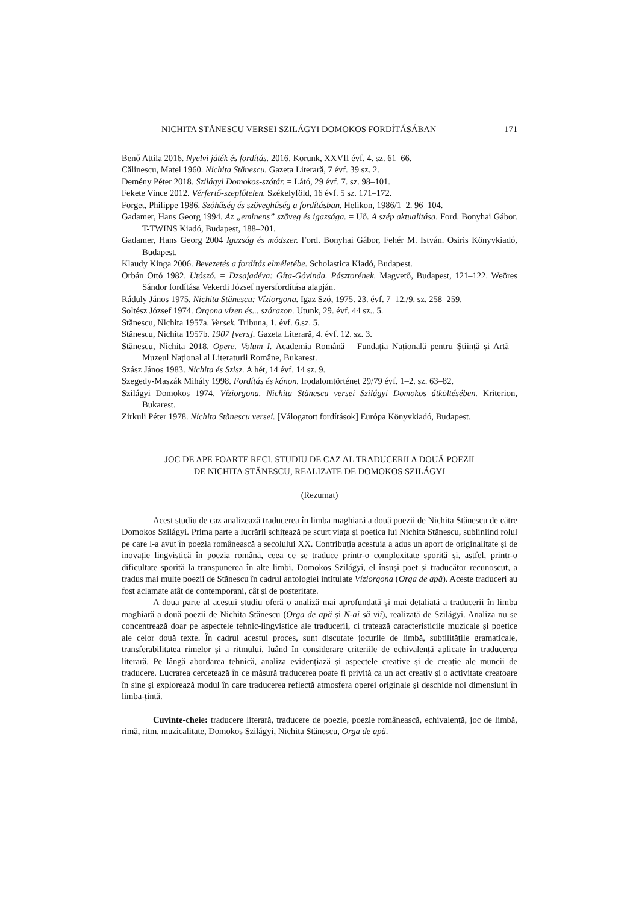NICHITA STĂNESCU VERSEI SZILÁGYI DOMOKOS FORDÍTÁSÁBAN 171
Benő Attila 2016. Nyelvi játék és fordítás. 2016. Korunk, XXVII évf. 4. sz. 61–66.
Călinescu, Matei 1960. Nichita Stănescu. Gazeta Literară, 7 évf. 39 sz. 2.
Demény Péter 2018. Szilágyi Domokos-szótár. = Látó, 29 évf. 7. sz. 98–101.
Fekete Vince 2012. Vérfertő-szeplőtelen. Székelyföld, 16 évf. 5 sz. 171–172.
Forget, Philippe 1986. Szóhűség és szöveghűség a fordításban. Helikon, 1986/1–2. 96–104.
Gadamer, Hans Georg 1994. Az „eminens” szöveg és igazsága. = Uő. A szép aktualitása. Ford. Bonyhai Gábor. T-TWINS Kiadó, Budapest, 188–201.
Gadamer, Hans Georg 2004 Igazság és módszer. Ford. Bonyhai Gábor, Fehér M. István. Osiris Könyvkiadó, Budapest.
Klaudy Kinga 2006. Bevezetés a fordítás elméletébe. Scholastica Kiadó, Budapest.
Orbán Ottó 1982. Utószó. = Dzsajadéva: Gíta-Góvinda. Pásztorének. Magvető, Budapest, 121–122. Weöres Sándor fordítása Vekerdi József nyersfordítása alapján.
Ráduly János 1975. Nichita Stănescu: Víziorgona. Igaz Szó, 1975. 23. évf. 7–12./9. sz. 258–259.
Soltész József 1974. Orgona vízen és... szárazon. Utunk, 29. évf. 44 sz.. 5.
Stănescu, Nichita 1957a. Versek. Tribuna, 1. évf. 6.sz. 5.
Stănescu, Nichita 1957b. 1907 [vers]. Gazeta Literară, 4. évf. 12. sz. 3.
Stănescu, Nichita 2018. Opere. Volum I. Academia Română – Fundația Națională pentru Știință și Artă – Muzeul Național al Literaturii Române, Bukarest.
Szász János 1983. Nichita és Szisz. A hét, 14 évf. 14 sz. 9.
Szegedy-Maszák Mihály 1998. Fordítás és kánon. Irodalomtörténet 29/79 évf. 1–2. sz. 63–82.
Szilágyi Domokos 1974. Víziorgona. Nichita Stănescu versei Szilágyi Domokos átköltésében. Kriterion, Bukarest.
Zirkuli Péter 1978. Nichita Stănescu versei. [Válogatott fordítások] Európa Könyvkiadó, Budapest.
JOC DE APE FOARTE RECI. STUDIU DE CAZ AL TRADUCERII A DOUĂ POEZII
DE NICHITA STĂNESCU, REALIZATE DE DOMOKOS SZILÁGYI
(Rezumat)
Acest studiu de caz analizează traducerea în limba maghiară a două poezii de Nichita Stănescu de către Domokos Szilágyi. Prima parte a lucrării schițează pe scurt viața și poetica lui Nichita Stănescu, subliniind rolul pe care l-a avut în poezia românească a secolului XX. Contribuția acestuia a adus un aport de originalitate și de inovație lingvistică în poezia română, ceea ce se traduce printr-o complexitate sporită și, astfel, printr-o dificultate sporită la transpunerea în alte limbi. Domokos Szilágyi, el însuși poet și traducător recunoscut, a tradus mai multe poezii de Stănescu în cadrul antologiei intitulate Víziorgona (Orga de apă). Aceste traduceri au fost aclamate atât de contemporani, cât și de posteritate.
A doua parte al acestui studiu oferă o analiză mai aprofundată și mai detaliată a traducerii în limba maghiară a două poezii de Nichita Stănescu (Orga de apă și N-ai să vii), realizată de Szilágyi. Analiza nu se concentrează doar pe aspectele tehnic-lingvistice ale traducerii, ci tratează caracteristicile muzicale și poetice ale celor două texte. În cadrul acestui proces, sunt discutate jocurile de limbă, subtilitățile gramaticale, transferabilitatea rimelor și a ritmului, luând în considerare criteriile de echivalență aplicate în traducerea literară. Pe lângă abordarea tehnică, analiza evidențiază și aspectele creative și de creație ale muncii de traducere. Lucrarea cercetează în ce măsură traducerea poate fi privită ca un act creativ și o activitate creatoare în sine și explorează modul în care traducerea reflectă atmosfera operei originale și deschide noi dimensiuni în limba-țintă.
Cuvinte-cheie: traducere literară, traducere de poezie, poezie românească, echivalență, joc de limbă, rimă, ritm, muzicalitate, Domokos Szilágyi, Nichita Stănescu, Orga de apă.